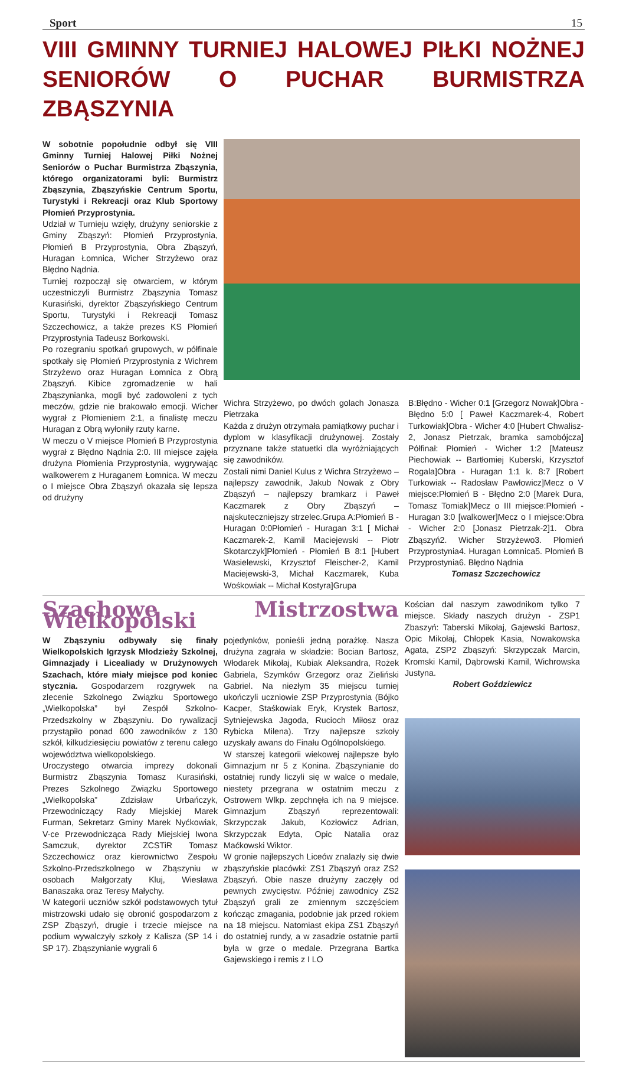Sport 15
VIII GMINNY TURNIEJ HALOWEJ PIŁKI NOŻNEJ SENIORÓW O PUCHAR BURMISTRZA ZBĄSZYNIA
W sobotnie popołudnie odbył się VIII Gminny Turniej Halowej Piłki Nożnej Seniorów o Puchar Burmistrza Zbąszynia, którego organizatorami byli: Burmistrz Zbąszynia, Zbąszyńskie Centrum Sportu, Turystyki i Rekreacji oraz Klub Sportowy Płomień Przyprostynia.
Udział w Turnieju wzięły, drużyny seniorskie z Gminy Zbąszyń: Płomień Przyprostynia, Płomień B Przyprostynia, Obra Zbąszyń, Huragan Łomnica, Wicher Strzyżewo oraz Błędno Nądnia.
Turniej rozpoczął się otwarciem, w którym uczestniczyli Burmistrz Zbąszynia Tomasz Kurasiński, dyrektor Zbąszyńskiego Centrum Sportu, Turystyki i Rekreacji Tomasz Szczechowicz, a także prezes KS Płomień Przyprostynia Tadeusz Borkowski.
Po rozegraniu spotkań grupowych, w półfinale spotkały się Płomień Przyprostynia z Wichrem Strzyżewo oraz Huragan Łomnica z Obrą Zbąszyń. Kibice zgromadzenie w hali Zbąszynianka, mogli być zadowoleni z tych meczów, gdzie nie brakowało emocji. Wicher wygrał z Płomieniem 2:1, a finalistę meczu Huragan z Obrą wyłoniły rzuty karne.
W meczu o V miejsce Płomień B Przyprostynia wygrał z Błędno Nądnia 2:0. III miejsce zajęła drużyna Płomienia Przyprostynia, wygrywając walkowerem z Huraganem Łomnica. W meczu o I miejsce Obra Zbąszyń okazała się lepsza od drużyny
Wichra Strzyżewo, po dwóch golach Jonasza Pietrzaka
Każda z drużyn otrzymała pamiątkowy puchar i dyplom w klasyfikacji drużynowej. Zostały przyznane także statuetki dla wyróżniających się zawodników.
Zostali nimi Daniel Kulus z Wichra Strzyżewo – najlepszy zawodnik, Jakub Nowak z Obry Zbąszyń – najlepszy bramkarz i Paweł Kaczmarek z Obry Zbąszyń – najskuteczniejszy strzelec.Grupa A:Płomień B - Huragan 0:0Płomień - Huragan 3:1 [ Michał Kaczmarek-2, Kamil Maciejewski -- Piotr Skotarczyk]Płomień - Płomień B 8:1 [Hubert Wasielewski, Krzysztof Fleischer-2, Kamil Maciejewski-3, Michał Kaczmarek, Kuba Wośkowiak -- Michał Kostyra]Grupa
B:Błędno - Wicher 0:1 [Grzegorz Nowak]Obra - Błędno 5:0 [ Paweł Kaczmarek-4, Robert Turkowiak]Obra - Wicher 4:0 [Hubert Chwalisz-2, Jonasz Pietrzak, bramka samobójcza] Półfinał: Płomień - Wicher 1:2 [Mateusz Piechowiak -- Bartłomiej Kuberski, Krzysztof Rogala]Obra - Huragan 1:1 k. 8:7 [Robert Turkowiak -- Radosław Pawłowicz]Mecz o V miejsce:Płomień B - Błędno 2:0 [Marek Dura, Tomasz Tomiak]Mecz o III miejsce:Płomień - Huragan 3:0 [walkower]Mecz o I miejsce:Obra - Wicher 2:0 [Jonasz Pietrzak-2]1. Obra Zbąszyń2. Wicher Strzyżewo3. Płomień Przyprostynia4. Huragan Łomnica5. Płomień B Przyprostynia6. Błędno Nądnia
Tomasz Szczechowicz
Szachowe Mistrzostwa Wielkopolski
W Zbąszyniu odbywały się finały Wielkopolskich Igrzysk Młodzieży Szkolnej, Gimnazjady i Licealiady w Drużynowych Szachach, które miały miejsce pod koniec stycznia. Gospodarzem rozgrywek na zlecenie Szkolnego Związku Sportowego „Wielkopolska” był Zespół Szkolno-Przedszkolny w Zbąszyniu. Do rywalizacji przystąpiło ponad 600 zawodników z 130 szkół, kilkudziesięciu powiatów z terenu całego województwa wielkopolskiego.
Uroczystego otwarcia imprezy dokonali Burmistrz Zbąszynia Tomasz Kurasiński, Prezes Szkolnego Związku Sportowego „Wielkopolska” Zdzisław Urbańczyk, Przewodniczący Rady Miejskiej Marek Furman, Sekretarz Gminy Marek Nyćkowiak, V-ce Przewodnicząca Rady Miejskiej Iwona Samczuk, dyrektor ZCSTiR Tomasz Szczechowicz oraz kierownictwo Zespołu Szkolno-Przedszkolnego w Zbąszyniu w osobach Małgorzaty Kluj, Wiesława Banaszaka oraz Teresy Małychy.
W kategorii uczniów szkół podstawowych tytuł mistrzowski udało się obronić gospodarzom z ZSP Zbąszyń, drugie i trzecie miejsce na podium wywalczyły szkoły z Kalisza (SP 14 i SP 17). Zbąszynianie wygrali 6
pojedynków, ponieśli jedną porażkę. Nasza drużyna zagrała w składzie: Bocian Bartosz, Włodarek Mikołaj, Kubiak Aleksandra, Rożek Gabriela, Szymków Grzegorz oraz Zieliński Gabriel. Na niezłym 35 miejscu turniej ukończyli uczniowie ZSP Przyprostynia (Bójko Kacper, Staśkowiak Eryk, Krystek Bartosz, Sytniejewska Jagoda, Rucioch Miłosz oraz Rybicka Milena). Trzy najlepsze szkoły uzyskały awans do Finału Ogólnopolskiego.
W starszej kategorii wiekowej najlepsze było Gimnazjum nr 5 z Konina. Zbąszynianie do ostatniej rundy liczyli się w walce o medale, niestety przegrana w ostatnim meczu z Ostrowem Wlkp. zepchnęła ich na 9 miejsce. Gimnazjum Zbąszyń reprezentowali: Skrzypczak Jakub, Kozłowicz Adrian, Skrzypczak Edyta, Opic Natalia oraz Maćkowski Wiktor.
W gronie najlepszych Liceów znalazły się dwie zbąszyńskie placówki: ZS1 Zbąszyń oraz ZS2 Zbąszyń. Obie nasze drużyny zaczęły od pewnych zwycięstw. Później zawodnicy ZS2 Zbąszyń grali ze zmiennym szczęściem kończąc zmagania, podobnie jak przed rokiem na 18 miejscu. Natomiast ekipa ZS1 Zbąszyń do ostatniej rundy, a w zasadzie ostatnie partii była w grze o medale. Przegrana Bartka Gajewskiego i remis z I LO
Kościan dał naszym zawodnikom tylko 7 miejsce. Składy naszych drużyn - ZSP1 Zbaszyń: Taberski Mikołaj, Gajewski Bartosz, Opic Mikołaj, Chłopek Kasia, Nowakowska Agata, ZSP2 Zbąszyń: Skrzypczak Marcin, Kromski Kamil, Dąbrowski Kamil, Wichrowska Justyna.
Robert Goździewicz